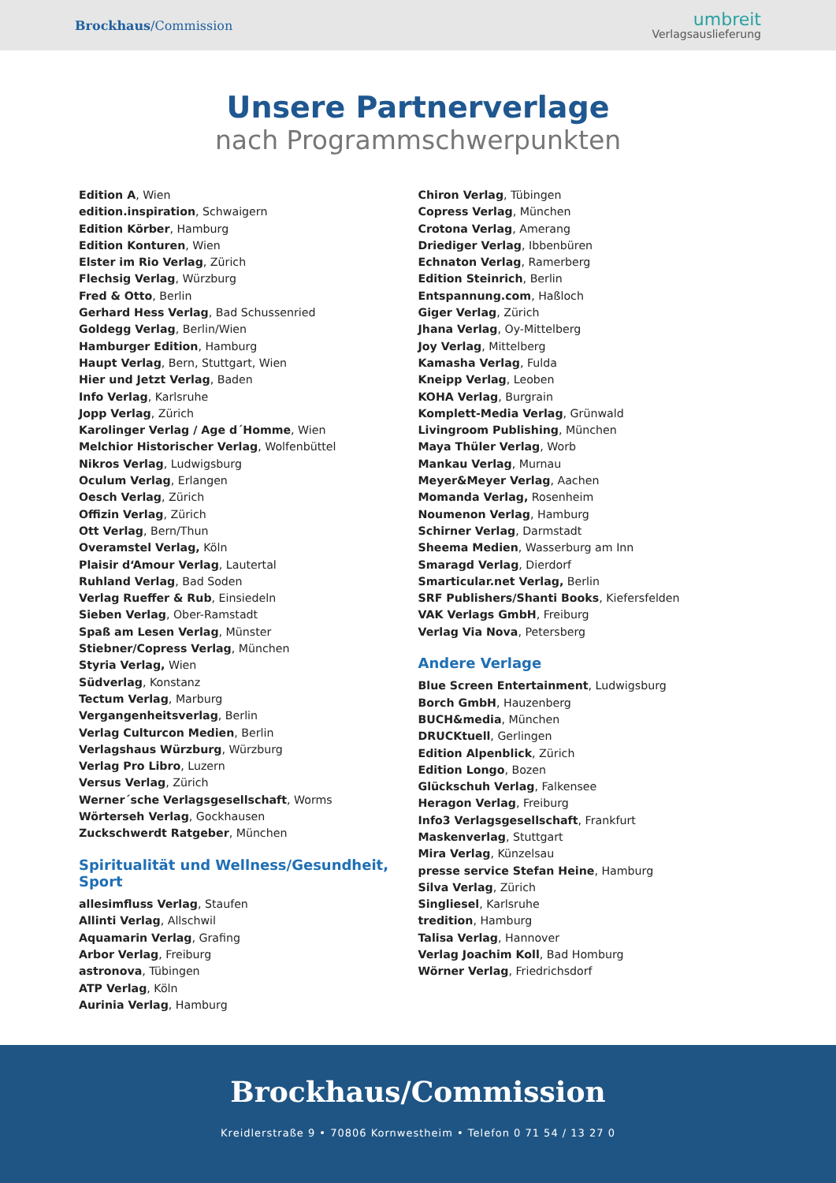Brockhaus/Commission
umbreit
Verlagsauslieferung
Unsere Partnerverlage
nach Programmschwerpunkten
Edition A, Wien
edition.inspiration, Schwaigern
Edition Körber, Hamburg
Edition Konturen, Wien
Elster im Rio Verlag, Zürich
Flechsig Verlag, Würzburg
Fred & Otto, Berlin
Gerhard Hess Verlag, Bad Schussenried
Goldegg Verlag, Berlin/Wien
Hamburger Edition, Hamburg
Haupt Verlag, Bern, Stuttgart, Wien
Hier und Jetzt Verlag, Baden
Info Verlag, Karlsruhe
Jopp Verlag, Zürich
Karolinger Verlag / Age d´Homme, Wien
Melchior Historischer Verlag, Wolfenbüttel
Nikros Verlag, Ludwigsburg
Oculum Verlag, Erlangen
Oesch Verlag, Zürich
Offizin Verlag, Zürich
Ott Verlag, Bern/Thun
Overamstel Verlag, Köln
Plaisir d‘Amour Verlag, Lautertal
Ruhland Verlag, Bad Soden
Verlag Rueffer & Rub, Einsiedeln
Sieben Verlag, Ober-Ramstadt
Spaß am Lesen Verlag, Münster
Stiebner/Copress Verlag, München
Styria Verlag, Wien
Südverlag, Konstanz
Tectum Verlag, Marburg
Vergangenheitsverlag, Berlin
Verlag Culturcon Medien, Berlin
Verlagshaus Würzburg, Würzburg
Verlag Pro Libro, Luzern
Versus Verlag, Zürich
Werner´sche Verlagsgesellschaft, Worms
Wörterseh Verlag, Gockhausen
Zuckschwerdt Ratgeber, München
Spiritualität und Wellness/Gesundheit, Sport
allesimfluss Verlag, Staufen
Allinti Verlag, Allschwil
Aquamarin Verlag, Grafing
Arbor Verlag, Freiburg
astronova, Tübingen
ATP Verlag, Köln
Aurinia Verlag, Hamburg
Chiron Verlag, Tübingen
Copress Verlag, München
Crotona Verlag, Amerang
Driediger Verlag, Ibbenbüren
Echnaton Verlag, Ramerberg
Edition Steinrich, Berlin
Entspannung.com, Haßloch
Giger Verlag, Zürich
Jhana Verlag, Oy-Mittelberg
Joy Verlag, Mittelberg
Kamasha Verlag, Fulda
Kneipp Verlag, Leoben
KOHA Verlag, Burgrain
Komplett-Media Verlag, Grünwald
Livingroom Publishing, München
Maya Thüler Verlag, Worb
Mankau Verlag, Murnau
Meyer&Meyer Verlag, Aachen
Momanda Verlag, Rosenheim
Noumenon Verlag, Hamburg
Schirner Verlag, Darmstadt
Sheema Medien, Wasserburg am Inn
Smaragd Verlag, Dierdorf
Smarticular.net Verlag, Berlin
SRF Publishers/Shanti Books, Kiefersfelden
VAK Verlags GmbH, Freiburg
Verlag Via Nova, Petersberg
Andere Verlage
Blue Screen Entertainment, Ludwigsburg
Borch GmbH, Hauzenberg
BUCH&media, München
DRUCKtuell, Gerlingen
Edition Alpenblick, Zürich
Edition Longo, Bozen
Glückschuh Verlag, Falkensee
Heragon Verlag, Freiburg
Info3 Verlagsgesellschaft, Frankfurt
Maskenverlag, Stuttgart
Mira Verlag, Künzelsau
presse service Stefan Heine, Hamburg
Silva Verlag, Zürich
Singliesel, Karlsruhe
tredition, Hamburg
Talisa Verlag, Hannover
Verlag Joachim Koll, Bad Homburg
Wörner Verlag, Friedrichsdorf
Brockhaus/Commission
Kreidlerstraße 9 • 70806 Kornwestheim • Telefon 0 71 54 / 13 27 0